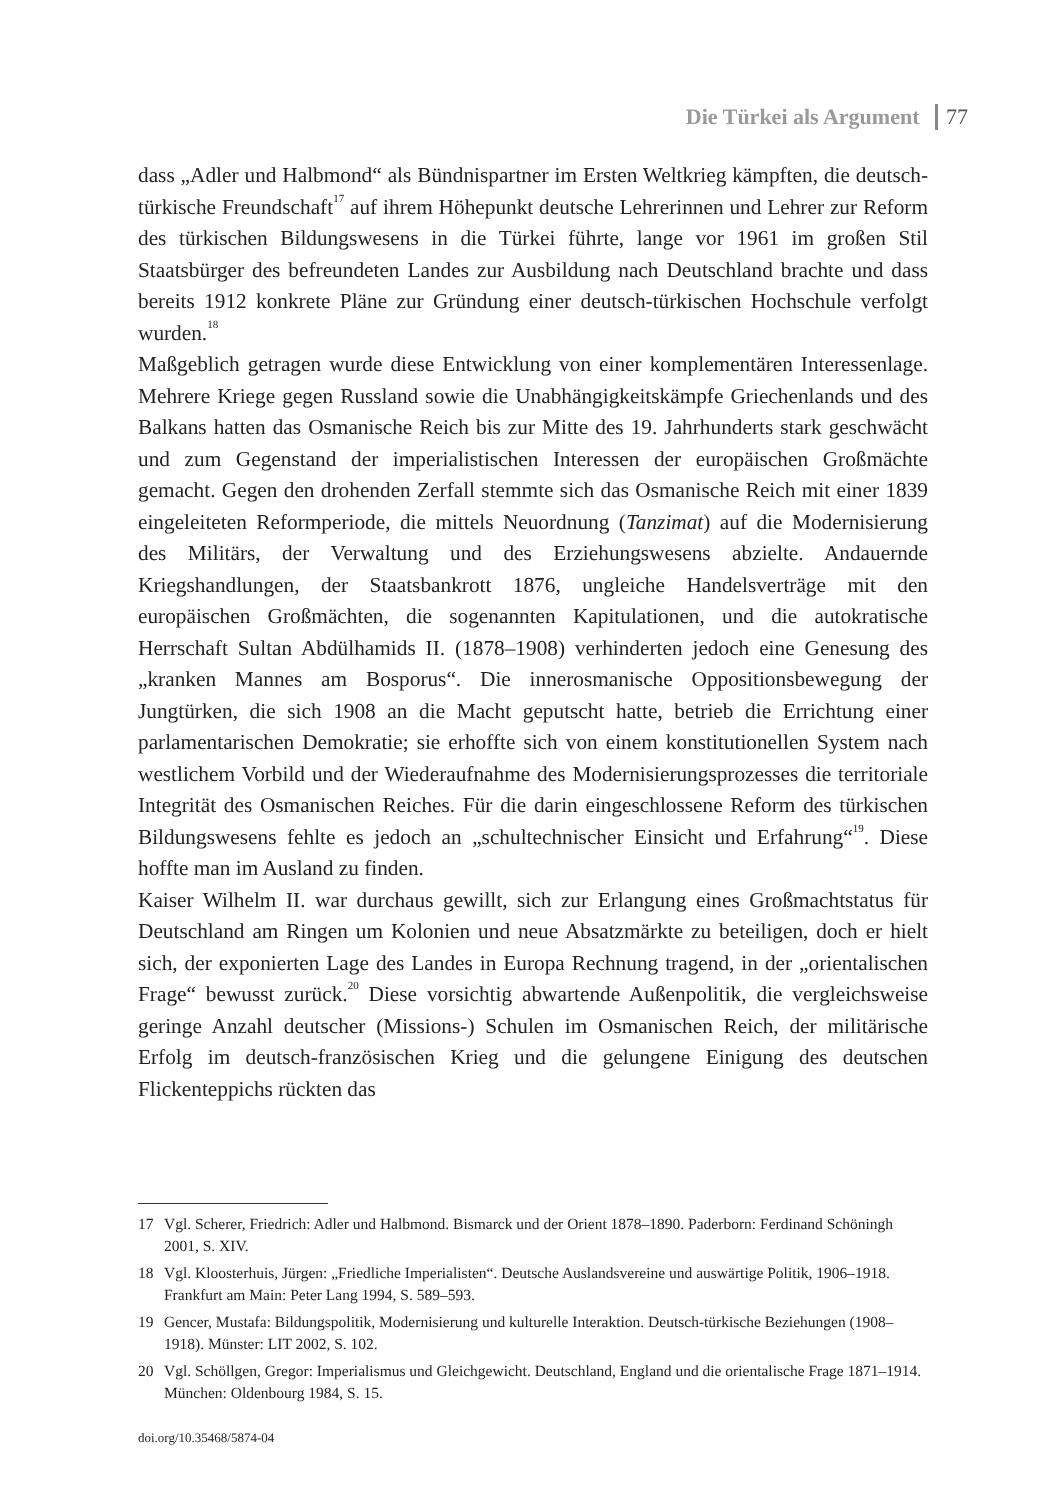Die Türkei als Argument 77
dass „Adler und Halbmond“ als Bündnispartner im Ersten Weltkrieg kämpften, die deutsch-türkische Freundschaft<sup>17</sup> auf ihrem Höhepunkt deutsche Lehrerinnen und Lehrer zur Reform des türkischen Bildungswesens in die Türkei führte, lange vor 1961 im großen Stil Staatsbürger des befreundeten Landes zur Ausbildung nach Deutschland brachte und dass bereits 1912 konkrete Pläne zur Gründung einer deutsch-türkischen Hochschule verfolgt wurden.<sup>18</sup>
Maßgeblich getragen wurde diese Entwicklung von einer komplementären Interessenlage. Mehrere Kriege gegen Russland sowie die Unabhängigkeitskämpfe Griechenlands und des Balkans hatten das Osmanische Reich bis zur Mitte des 19. Jahrhunderts stark geschwächt und zum Gegenstand der imperialistischen Interessen der europäischen Großmächte gemacht. Gegen den drohenden Zerfall stemmte sich das Osmanische Reich mit einer 1839 eingeleiteten Reformperiode, die mittels Neuordnung (Tanzimat) auf die Modernisierung des Militärs, der Verwaltung und des Erziehungswesens abzielte. Andauernde Kriegshandlungen, der Staatsbankrott 1876, ungleiche Handelsverträge mit den europäischen Großmächten, die sogenannten Kapitulationen, und die autokratische Herrschaft Sultan Abdülhamids II. (1878–1908) verhinderten jedoch eine Genesung des „kranken Mannes am Bosporus“. Die innerosmanische Oppositionsbewegung der Jungtürken, die sich 1908 an die Macht geputscht hatte, betrieb die Errichtung einer parlamentarischen Demokratie; sie erhoffte sich von einem konstitutionellen System nach westlichem Vorbild und der Wiederaufnahme des Modernisierungsprozesses die territoriale Integrität des Osmanischen Reiches. Für die darin eingeschlossene Reform des türkischen Bildungswesens fehlte es jedoch an „schultechnischer Einsicht und Erfahrung“<sup>19</sup>. Diese hoffte man im Ausland zu finden.
Kaiser Wilhelm II. war durchaus gewillt, sich zur Erlangung eines Großmachtstatus für Deutschland am Ringen um Kolonien und neue Absatzmärkte zu beteiligen, doch er hielt sich, der exponierten Lage des Landes in Europa Rechnung tragend, in der „orientalischen Frage“ bewusst zurück.<sup>20</sup> Diese vorsichtig abwartende Außenpolitik, die vergleichsweise geringe Anzahl deutscher (Missions-) Schulen im Osmanischen Reich, der militärische Erfolg im deutsch-französischen Krieg und die gelungene Einigung des deutschen Flickenteppichs rückten das
17 Vgl. Scherer, Friedrich: Adler und Halbmond. Bismarck und der Orient 1878–1890. Paderborn: Ferdinand Schöningh 2001, S. XIV.
18 Vgl. Kloosterhuis, Jürgen: „Friedliche Imperialisten“. Deutsche Auslandsvereine und auswärtige Politik, 1906–1918. Frankfurt am Main: Peter Lang 1994, S. 589–593.
19 Gencer, Mustafa: Bildungspolitik, Modernisierung und kulturelle Interaktion. Deutsch-türkische Beziehungen (1908–1918). Münster: LIT 2002, S. 102.
20 Vgl. Schöllgen, Gregor: Imperialismus und Gleichgewicht. Deutschland, England und die orientalische Frage 1871–1914. München: Oldenbourg 1984, S. 15.
doi.org/10.35468/5874-04